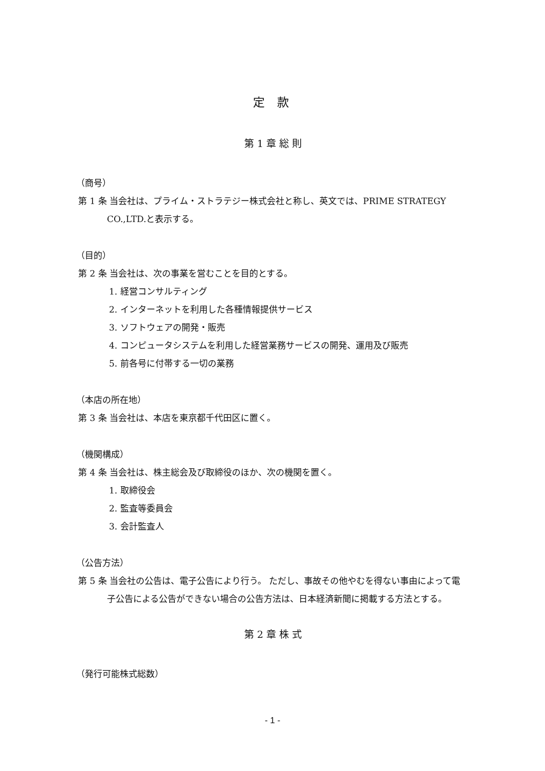定 款
第 1 章 総 則
（商号）
第 1 条 当会社は、プライム・ストラテジー株式会社と称し、英文では、PRIME STRATEGY CO.,LTD.と表示する。
（目的）
第 2 条 当会社は、次の事業を営むことを目的とする。
1. 経営コンサルティング
2. インターネットを利用した各種情報提供サービス
3. ソフトウェアの開発・販売
4. コンピュータシステムを利用した経営業務サービスの開発、運用及び販売
5. 前各号に付帯する一切の業務
（本店の所在地）
第 3 条 当会社は、本店を東京都千代田区に置く。
（機関構成）
第 4 条 当会社は、株主総会及び取締役のほか、次の機関を置く。
1. 取締役会
2. 監査等委員会
3. 会計監査人
（公告方法）
第 5 条 当会社の公告は、電子公告により行う。 ただし、事故その他やむを得ない事由によって電子公告による公告ができない場合の公告方法は、日本経済新聞に掲載する方法とする。
第 2 章 株 式
（発行可能株式総数）
- 1 -